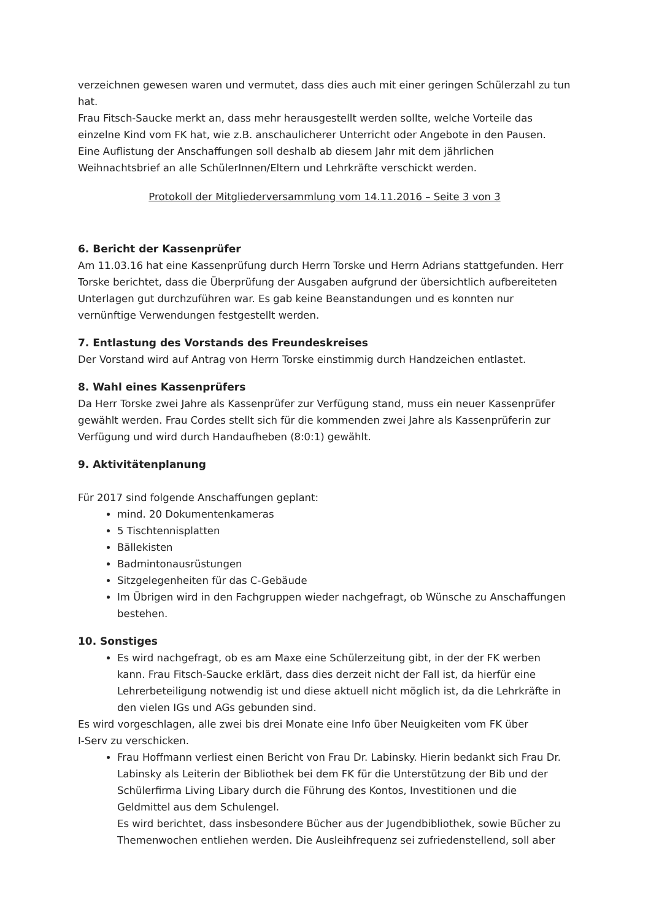verzeichnen gewesen waren und vermutet, dass dies auch mit einer geringen Schülerzahl zu tun hat.
Frau Fitsch-Saucke merkt an, dass mehr herausgestellt werden sollte, welche Vorteile das einzelne Kind vom FK hat, wie z.B. anschaulicherer Unterricht oder Angebote in den Pausen.
Eine Auflistung der Anschaffungen soll deshalb ab diesem Jahr mit dem jährlichen Weihnachtsbrief an alle SchülerInnen/Eltern und Lehrkräfte verschickt werden.
Protokoll der Mitgliederversammlung vom 14.11.2016 – Seite 3 von 3
6. Bericht der Kassenprüfer
Am 11.03.16 hat eine Kassenprüfung durch Herrn Torske und Herrn Adrians stattgefunden. Herr Torske berichtet, dass die Überprüfung der Ausgaben aufgrund der übersichtlich aufbereiteten Unterlagen gut durchzuführen war. Es gab keine Beanstandungen und es konnten nur vernünftige Verwendungen festgestellt werden.
7. Entlastung des Vorstands des Freundeskreises
Der Vorstand wird auf Antrag von Herrn Torske einstimmig durch Handzeichen entlastet.
8. Wahl eines Kassenprüfers
Da Herr Torske zwei Jahre als Kassenprüfer zur Verfügung stand, muss ein neuer Kassenprüfer gewählt werden. Frau Cordes stellt sich für die kommenden zwei Jahre als Kassenprüferin zur Verfügung und wird durch Handaufheben (8:0:1) gewählt.
9. Aktivitätenplanung
Für 2017 sind folgende Anschaffungen geplant:
mind. 20 Dokumentenkameras
5 Tischtennisplatten
Bällekisten
Badmintonausrüstungen
Sitzgelegenheiten für das C-Gebäude
Im Übrigen wird in den Fachgruppen wieder nachgefragt, ob Wünsche zu Anschaffungen bestehen.
10. Sonstiges
Es wird nachgefragt, ob es am Maxe eine Schülerzeitung gibt, in der der FK werben kann. Frau Fitsch-Saucke erklärt, dass dies derzeit nicht der Fall ist, da hierfür eine Lehrerbeteiligung notwendig ist und diese aktuell nicht möglich ist, da die Lehrkräfte in den vielen IGs und AGs gebunden sind.
Es wird vorgeschlagen, alle zwei bis drei Monate eine Info über Neuigkeiten vom FK über
I-Serv zu verschicken.
Frau Hoffmann verliest einen Bericht von Frau Dr. Labinsky. Hierin bedankt sich Frau Dr. Labinsky als Leiterin der Bibliothek bei dem FK für die Unterstützung der Bib und der Schülerfirma Living Libary durch die Führung des Kontos, Investitionen und die Geldmittel aus dem Schulengel.
Es wird berichtet, dass insbesondere Bücher aus der Jugendbibliothek, sowie Bücher zu Themenwochen entliehen werden. Die Ausleihfrequenz sei zufriedenstellend, soll aber